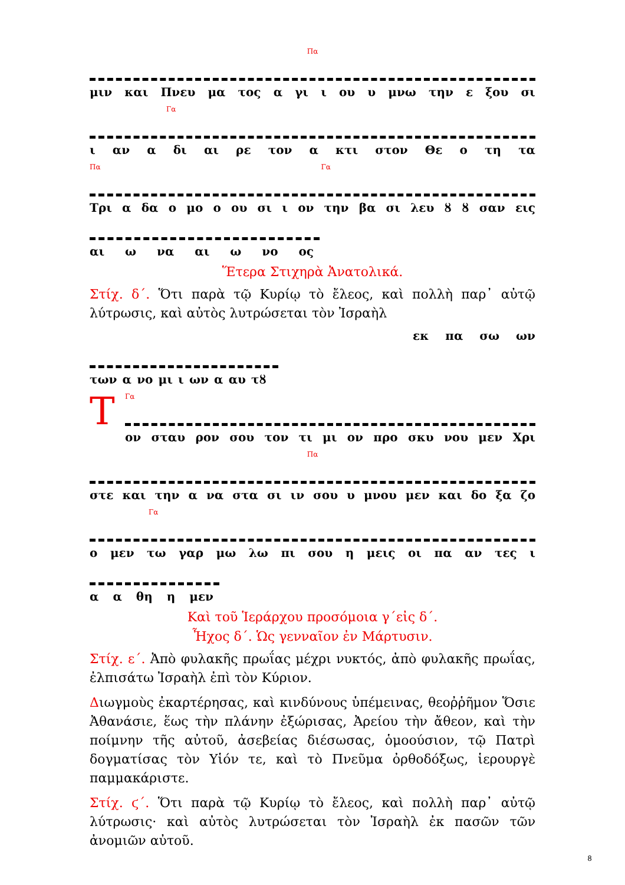Πα
μιν και Πνευ μα τος α γι ι ου υ μνω την ε ξου σι
Γα
ι αν α δι αι ρε τον α κτι στον Θε ο τη τα
Πα Γα
Τρι α δα ο μο ο ου σι ι ον την βα σι λευ ȣ ȣ σαν εις
αι ω να αι ω νο ος
Ἕτερα Στιχηρὰ Ἀνατολικά.
Στίχ. δ΄. Ὅτι παρὰ τῷ Κυρίῳ τὸ ἔλεος, καὶ πολλὴ παρ᾽ αὐτῷ λύτρωσις, καὶ αὐτὸς λυτρώσεται τὸν Ἰσραὴλ
εκ πα σω ων
των α νο μι ι ων α αυ τȣ
Τ
Γα
ον σταυ ρον σου τον τι μι ον προ σκυ νου μεν Χρι
Πα
στε και την α να στα σι ιν σου υ μνου μεν και δο ξα ζο
Γα
ο μεν τω γαρ μω λω πι σου η μεις οι πα αν τες ι
α α θη η μεν
Καὶ τοῦ Ἱεράρχου προσόμοια γ΄εἰς δ΄.
Ἦχος δ΄. Ὡς γενναῖον ἐν Μάρτυσιν.
Στίχ. ε΄. Ἀπὸ φυλακῆς πρωΐας μέχρι νυκτός, ἀπὸ φυλακῆς πρωΐας, ἐλπισάτω Ἰσραὴλ ἐπὶ τὸν Κύριον.
Διωγμοὺς ἐκαρτέρησας, καὶ κινδύνους ὑπέμεινας, θεοῤῥῆμον Ὅσιε Ἀθανάσιε, ἕως τὴν πλάνην ἐξώρισας, Ἀρείου τὴν ἄθεον, καὶ τὴν ποίμνην τῆς αὐτοῦ, ἀσεβείας διέσωσας, ὁμοούσιον, τῷ Πατρὶ δογματίσας τὸν Υἱόν τε, καὶ τὸ Πνεῦμα ὀρθοδόξως, ἱερουργὲ παμμακάριστε.
Στίχ. ϛ΄. Ὅτι παρὰ τῷ Κυρίῳ τὸ ἔλεος, καὶ πολλὴ παρ᾽ αὐτῷ λύτρωσις· καὶ αὐτὸς λυτρώσεται τὸν Ἰσραὴλ ἐκ πασῶν τῶν ἀνομιῶν αὐτοῦ.
8